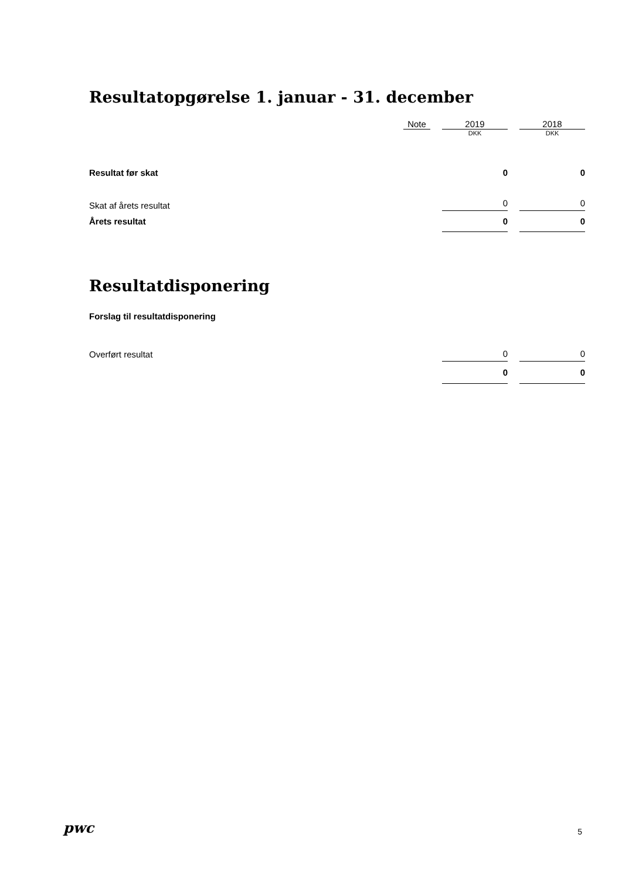Resultatopgørelse 1. januar - 31. december
| | Note | | 2019 | | 2018 |
| --- | --- | --- | --- | --- | --- |
| | | | DKK | | DKK |
| Resultat før skat | | | 0 | | 0 |
| Skat af årets resultat | | | 0 | | 0 |
| Årets resultat | | | 0 | | 0 |
Resultatdisponering
| Forslag til resultatdisponering | | | |
| Overført resultat | 0 | | 0 |
| | 0 | | 0 |
pwc
5